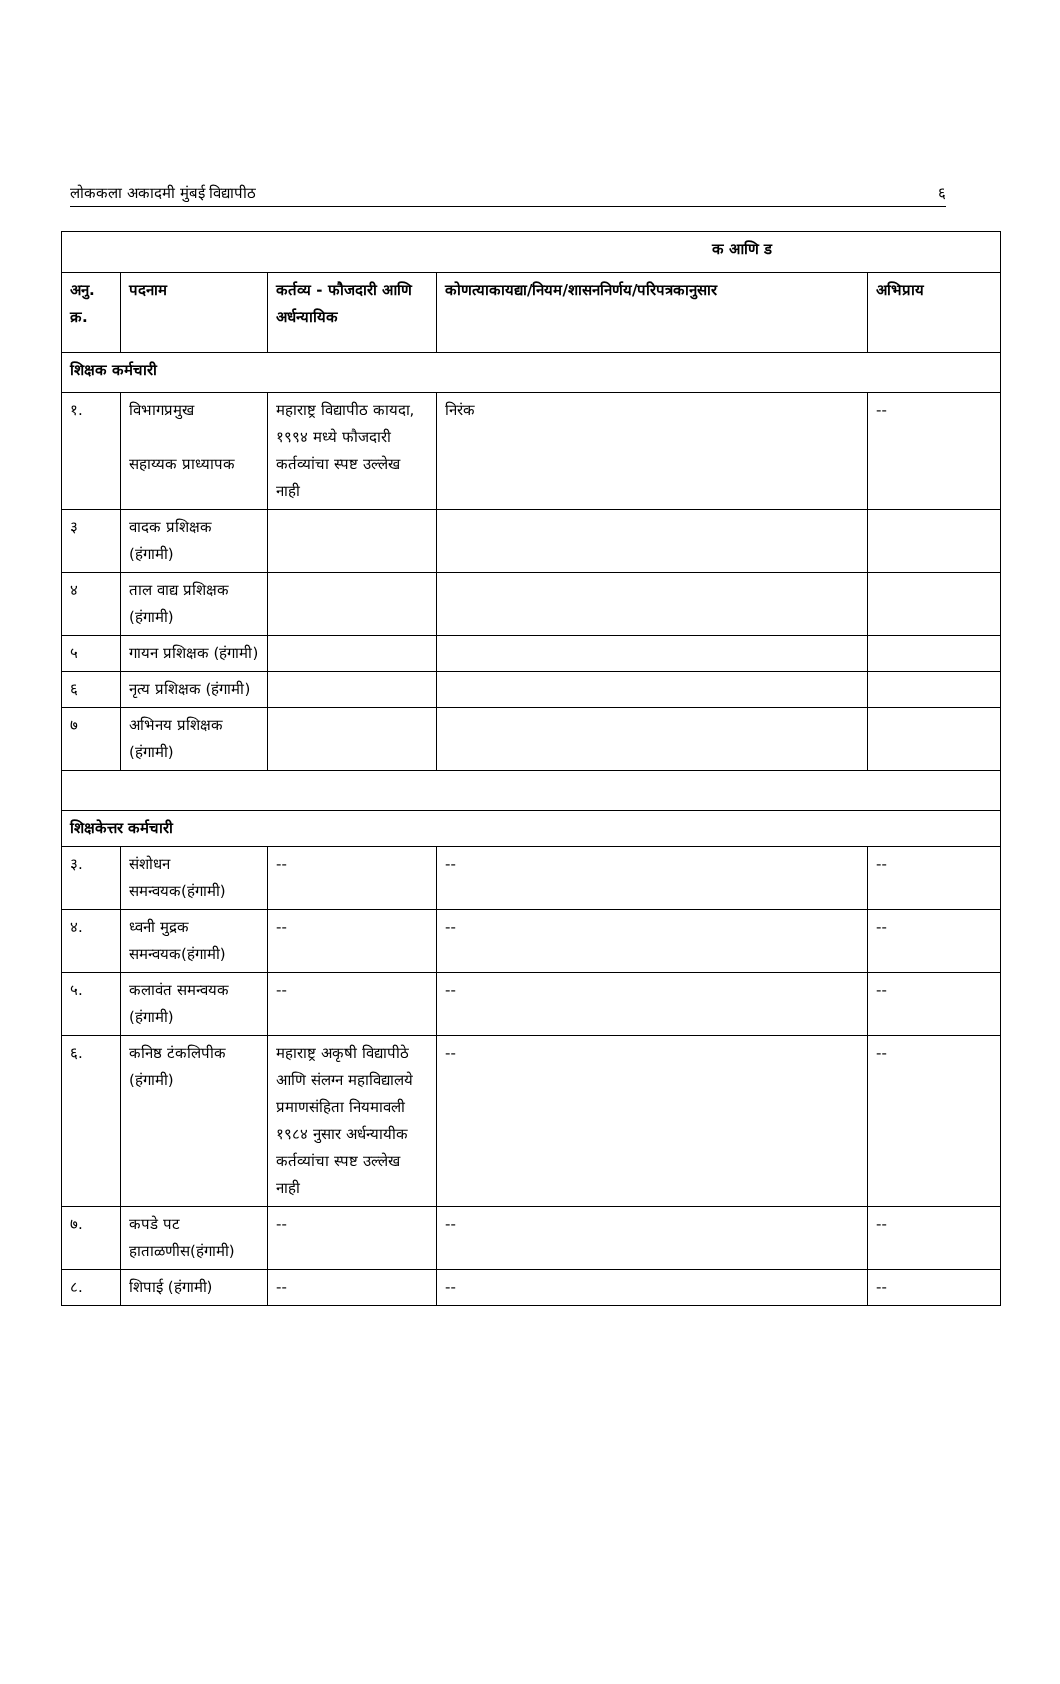लोककला अकादमी मुंबई विद्यापीठ ६
| क आणि ड | | | | |
| अनु. क्र. | पदनाम | कर्तव्य - फौजदारी आणि अर्धन्यायिक | कोणत्याकायद्या/नियम/शासननिर्णय/परिपत्रकानुसार | अभिप्राय |
| शिक्षक कर्मचारी | | | | |
| १. | विभागप्रमुख सहाय्यक प्राध्यापक | महाराष्ट्र विद्यापीठ कायदा, १९९४ मध्ये फौजदारी कर्तव्यांचा स्पष्ट उल्लेख नाही | निरंक | -- |
| ३ | वादक प्रशिक्षक (हंगामी) | | | |
| ४ | ताल वाद्य प्रशिक्षक (हंगामी) | | | |
| ५ | गायन प्रशिक्षक (हंगामी) | | | |
| ६ | नृत्य प्रशिक्षक (हंगामी) | | | |
| ७ | अभिनय प्रशिक्षक (हंगामी) | | | |
| शिक्षकेत्तर कर्मचारी | | | | |
| ३. | संशोधन समन्वयक(हंगामी) | -- | -- | -- |
| ४. | ध्वनी मुद्रक समन्वयक(हंगामी) | -- | -- | -- |
| ५. | कलावंत समन्वयक (हंगामी) | -- | -- | -- |
| ६. | कनिष्ठ टंकलिपीक (हंगामी) | महाराष्ट्र अकृषी विद्यापीठे आणि संलग्न महाविद्यालये प्रमाणसंहिता नियमावली १९८४ नुसार अर्धन्यायीक कर्तव्यांचा स्पष्ट उल्लेख नाही | -- | -- |
| ७. | कपडे पट हाताळणीस(हंगामी) | -- | -- | -- |
| ८. | शिपाई (हंगामी) | -- | -- | -- |